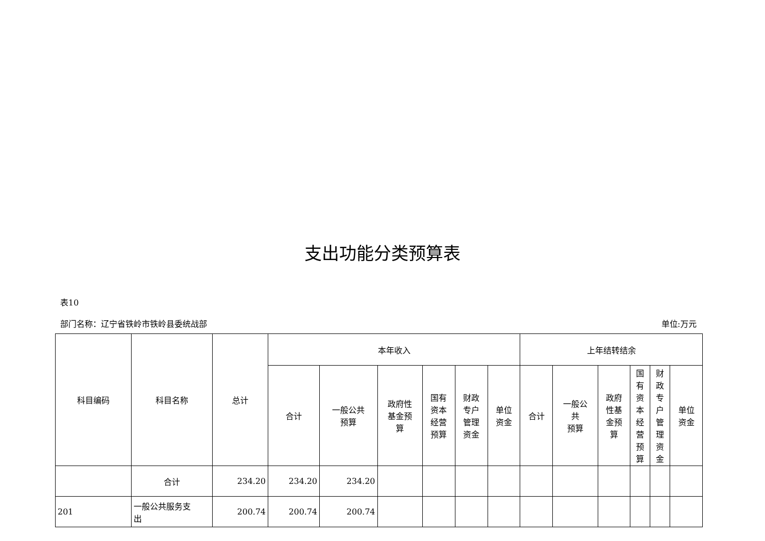支出功能分类预算表
表10
部门名称：辽宁省铁岭市铁岭县委统战部 单位:万元
| 科目编码 | 科目名称 | 总计 | 本年收入 | | | | | | 上年结转结余 | | | | | |
| --- | --- | --- | --- | --- | --- | --- | --- | --- | --- | --- | --- | --- | --- | --- |
| | | | 合计 | 一般公共 预算 | 政府性 基金预 算 | 国有 资本 经营 预算 | 财政 专户 管理 资金 | 单位 资金 | 合计 | 一般公 共 预算 | 政府 性基 金预 算 | 国 有 资 本 经 营 预 算 | 财 政 专 户 管 理 资 金 | 单位 资金 |
| | 合计 | 234.20 | 234.20 | 234.20 | | | | | | | | | | |
| 201 | 一般公共服务支 出 | 200.74 | 200.74 | 200.74 | | | | | | | | | | |